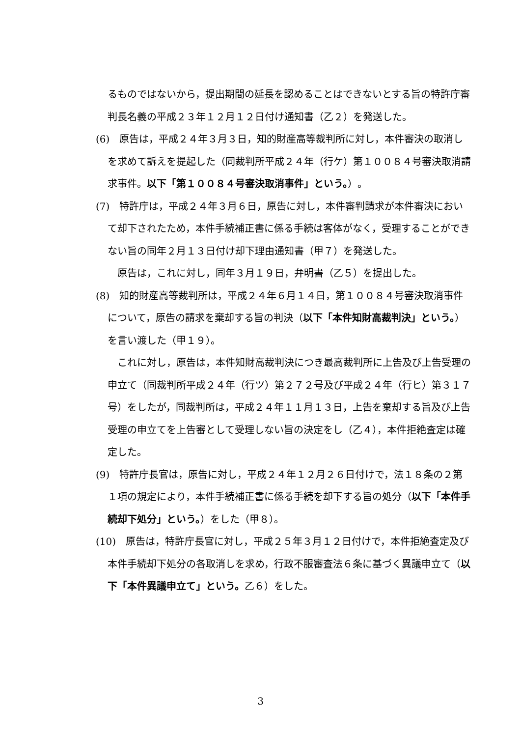るものではないから，提出期間の延長を認めることはできないとする旨の特許庁審判長名義の平成２３年１２月１２日付け通知書（乙２）を発送した。
(6)　原告は，平成２４年３月３日，知的財産高等裁判所に対し，本件審決の取消しを求めて訴えを提起した（同裁判所平成２４年（行ケ）第１００８４号審決取消請求事件。以下「第１００８４号審決取消事件」という。）。
(7)　特許庁は，平成２４年３月６日，原告に対し，本件審判請求が本件審決において却下されたため，本件手続補正書に係る手続は客体がなく，受理することができない旨の同年２月１３日付け却下理由通知書（甲７）を発送した。
原告は，これに対し，同年３月１９日，弁明書（乙５）を提出した。
(8)　知的財産高等裁判所は，平成２４年６月１４日，第１００８４号審決取消事件について，原告の請求を棄却する旨の判決（以下「本件知財高裁判決」という。）を言い渡した（甲１９）。
これに対し，原告は，本件知財高裁判決につき最高裁判所に上告及び上告受理の申立て（同裁判所平成２４年（行ツ）第２７２号及び平成２４年（行ヒ）第３１７号）をしたが，同裁判所は，平成２４年１１月１３日，上告を棄却する旨及び上告受理の申立てを上告審として受理しない旨の決定をし（乙４），本件拒絶査定は確定した。
(9)　特許庁長官は，原告に対し，平成２４年１２月２６日付けで，法１８条の２第１項の規定により，本件手続補正書に係る手続を却下する旨の処分（以下「本件手続却下処分」という。）をした（甲８）。
(10)　原告は，特許庁長官に対し，平成２５年３月１２日付けで，本件拒絶査定及び本件手続却下処分の各取消しを求め，行政不服審査法６条に基づく異議申立て（以下「本件異議申立て」という。乙６）をした。
3